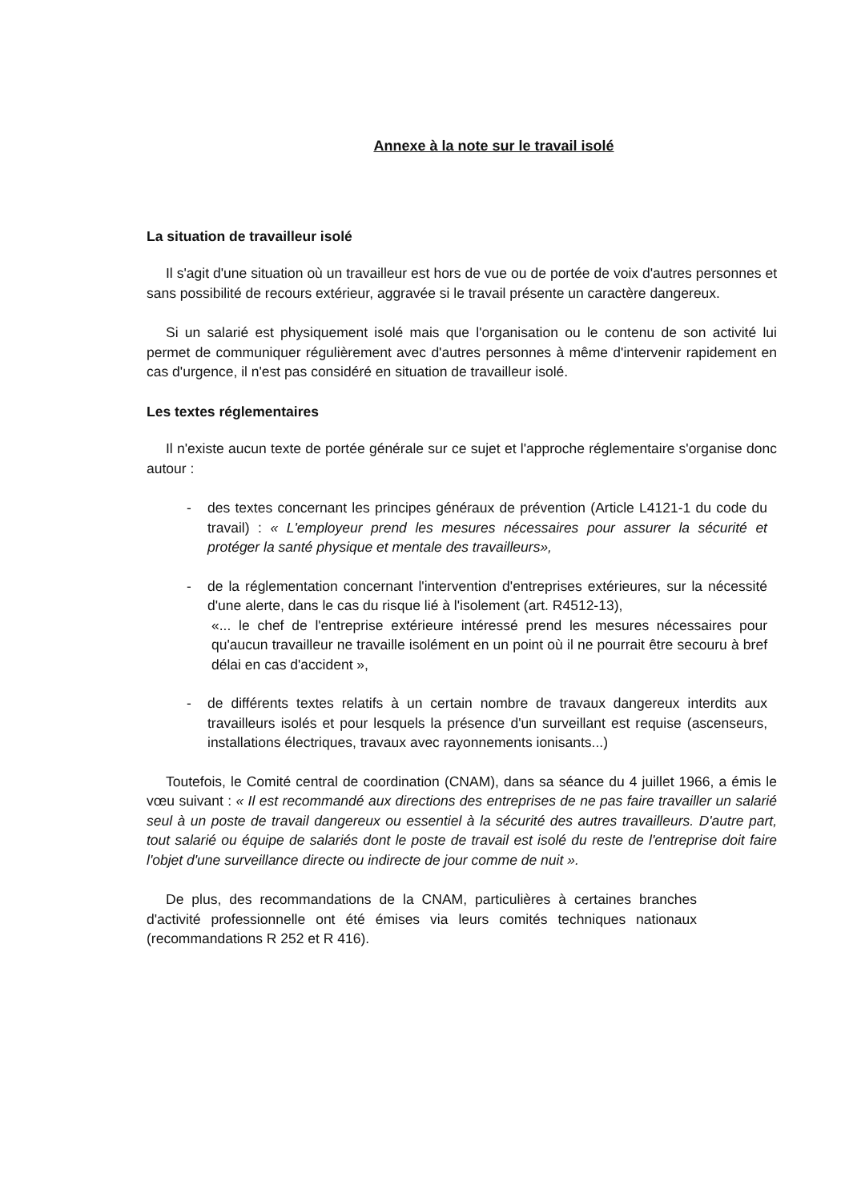Annexe à la note sur le travail isolé
La situation de travailleur isolé
Il s'agit d'une situation où un travailleur est hors de vue ou de portée de voix d'autres personnes et sans possibilité de recours extérieur, aggravée si le travail présente un caractère dangereux.
Si un salarié est physiquement isolé mais que l'organisation ou le contenu de son activité lui permet de communiquer régulièrement avec d'autres personnes à même d'intervenir rapidement en cas d'urgence, il n'est pas considéré en situation de travailleur isolé.
Les textes réglementaires
Il n'existe aucun texte de portée générale sur ce sujet et l'approche réglementaire s'organise donc autour :
- des textes concernant les principes généraux de prévention (Article L4121-1 du code du travail) : « L'employeur prend les mesures nécessaires pour assurer la sécurité et protéger la santé physique et mentale des travailleurs»,
- de la réglementation concernant l'intervention d'entreprises extérieures, sur la nécessité d'une alerte, dans le cas du risque lié à l'isolement (art. R4512-13),
«... le chef de l'entreprise extérieure intéressé prend les mesures nécessaires pour qu'aucun travailleur ne travaille isolément en un point où il ne pourrait être secouru à bref délai en cas d'accident »,
- de différents textes relatifs à un certain nombre de travaux dangereux interdits aux travailleurs isolés et pour lesquels la présence d'un surveillant est requise (ascenseurs, installations électriques, travaux avec rayonnements ionisants...)
Toutefois, le Comité central de coordination (CNAM), dans sa séance du 4 juillet 1966, a émis le vœu suivant : « Il est recommandé aux directions des entreprises de ne pas faire travailler un salarié seul à un poste de travail dangereux ou essentiel à la sécurité des autres travailleurs. D'autre part, tout salarié ou équipe de salariés dont le poste de travail est isolé du reste de l'entreprise doit faire l'objet d'une surveillance directe ou indirecte de jour comme de nuit ».
De plus, des recommandations de la CNAM, particulières à certaines branches d'activité professionnelle ont été émises via leurs comités techniques nationaux (recommandations R 252 et R 416).